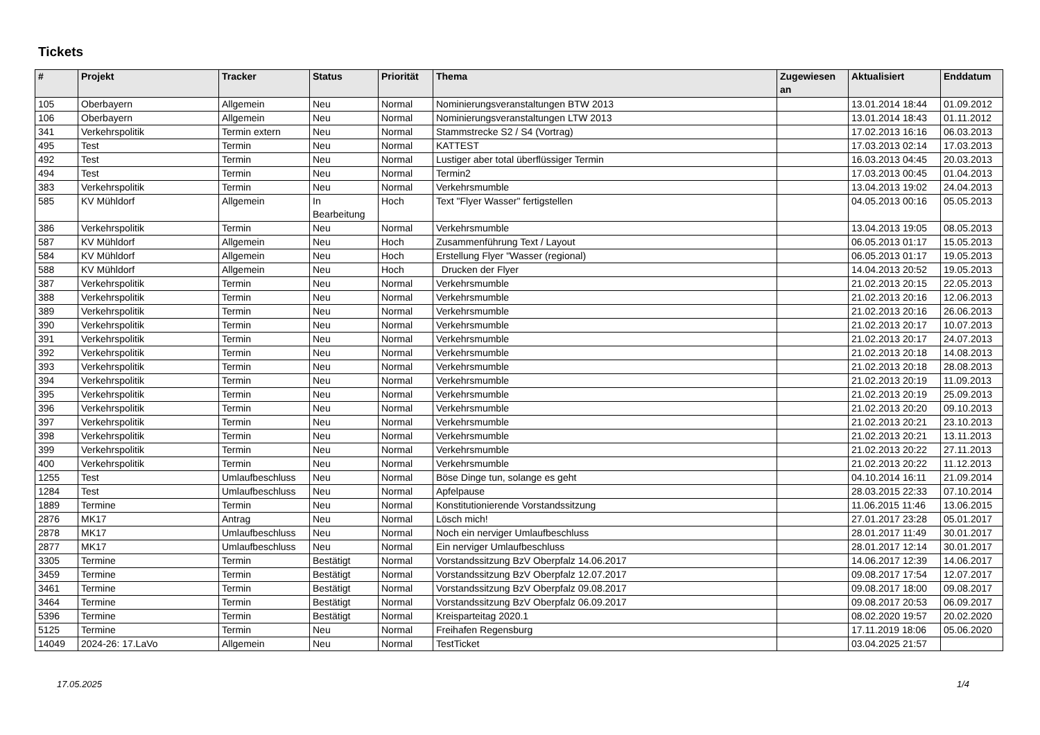Tickets
| # | Projekt | Tracker | Status | Priorität | Thema | Zugewiesen an | Aktualisiert | Enddatum |
| --- | --- | --- | --- | --- | --- | --- | --- | --- |
| 105 | Oberbayern | Allgemein | Neu | Normal | Nominierungsveranstaltungen BTW 2013 | | 13.01.2014 18:44 | 01.09.2012 |
| 106 | Oberbayern | Allgemein | Neu | Normal | Nominierungsveranstaltungen LTW 2013 | | 13.01.2014 18:43 | 01.11.2012 |
| 341 | Verkehrspolitik | Termin extern | Neu | Normal | Stammstrecke S2 / S4 (Vortrag) | | 17.02.2013 16:16 | 06.03.2013 |
| 495 | Test | Termin | Neu | Normal | KATTEST | | 17.03.2013 02:14 | 17.03.2013 |
| 492 | Test | Termin | Neu | Normal | Lustiger aber total überflüssiger Termin | | 16.03.2013 04:45 | 20.03.2013 |
| 494 | Test | Termin | Neu | Normal | Termin2 | | 17.03.2013 00:45 | 01.04.2013 |
| 383 | Verkehrspolitik | Termin | Neu | Normal | Verkehrsmumble | | 13.04.2013 19:02 | 24.04.2013 |
| 585 | KV Mühldorf | Allgemein | In Bearbeitung | Hoch | Text "Flyer Wasser" fertigstellen | | 04.05.2013 00:16 | 05.05.2013 |
| 386 | Verkehrspolitik | Termin | Neu | Normal | Verkehrsmumble | | 13.04.2013 19:05 | 08.05.2013 |
| 587 | KV Mühldorf | Allgemein | Neu | Hoch | Zusammenführung Text / Layout | | 06.05.2013 01:17 | 15.05.2013 |
| 584 | KV Mühldorf | Allgemein | Neu | Hoch | Erstellung Flyer "Wasser (regional) | | 06.05.2013 01:17 | 19.05.2013 |
| 588 | KV Mühldorf | Allgemein | Neu | Hoch | Drucken der Flyer | | 14.04.2013 20:52 | 19.05.2013 |
| 387 | Verkehrspolitik | Termin | Neu | Normal | Verkehrsmumble | | 21.02.2013 20:15 | 22.05.2013 |
| 388 | Verkehrspolitik | Termin | Neu | Normal | Verkehrsmumble | | 21.02.2013 20:16 | 12.06.2013 |
| 389 | Verkehrspolitik | Termin | Neu | Normal | Verkehrsmumble | | 21.02.2013 20:16 | 26.06.2013 |
| 390 | Verkehrspolitik | Termin | Neu | Normal | Verkehrsmumble | | 21.02.2013 20:17 | 10.07.2013 |
| 391 | Verkehrspolitik | Termin | Neu | Normal | Verkehrsmumble | | 21.02.2013 20:17 | 24.07.2013 |
| 392 | Verkehrspolitik | Termin | Neu | Normal | Verkehrsmumble | | 21.02.2013 20:18 | 14.08.2013 |
| 393 | Verkehrspolitik | Termin | Neu | Normal | Verkehrsmumble | | 21.02.2013 20:18 | 28.08.2013 |
| 394 | Verkehrspolitik | Termin | Neu | Normal | Verkehrsmumble | | 21.02.2013 20:19 | 11.09.2013 |
| 395 | Verkehrspolitik | Termin | Neu | Normal | Verkehrsmumble | | 21.02.2013 20:19 | 25.09.2013 |
| 396 | Verkehrspolitik | Termin | Neu | Normal | Verkehrsmumble | | 21.02.2013 20:20 | 09.10.2013 |
| 397 | Verkehrspolitik | Termin | Neu | Normal | Verkehrsmumble | | 21.02.2013 20:21 | 23.10.2013 |
| 398 | Verkehrspolitik | Termin | Neu | Normal | Verkehrsmumble | | 21.02.2013 20:21 | 13.11.2013 |
| 399 | Verkehrspolitik | Termin | Neu | Normal | Verkehrsmumble | | 21.02.2013 20:22 | 27.11.2013 |
| 400 | Verkehrspolitik | Termin | Neu | Normal | Verkehrsmumble | | 21.02.2013 20:22 | 11.12.2013 |
| 1255 | Test | Umlaufbeschluss | Neu | Normal | Böse Dinge tun, solange es geht | | 04.10.2014 16:11 | 21.09.2014 |
| 1284 | Test | Umlaufbeschluss | Neu | Normal | Apfelpause | | 28.03.2015 22:33 | 07.10.2014 |
| 1889 | Termine | Termin | Neu | Normal | Konstitutionierende Vorstandssitzung | | 11.06.2015 11:46 | 13.06.2015 |
| 2876 | MK17 | Antrag | Neu | Normal | Lösch mich! | | 27.01.2017 23:28 | 05.01.2017 |
| 2878 | MK17 | Umlaufbeschluss | Neu | Normal | Noch ein nerviger Umlaufbeschluss | | 28.01.2017 11:49 | 30.01.2017 |
| 2877 | MK17 | Umlaufbeschluss | Neu | Normal | Ein nerviger Umlaufbeschluss | | 28.01.2017 12:14 | 30.01.2017 |
| 3305 | Termine | Termin | Bestätigt | Normal | Vorstandssitzung BzV Oberpfalz 14.06.2017 | | 14.06.2017 12:39 | 14.06.2017 |
| 3459 | Termine | Termin | Bestätigt | Normal | Vorstandssitzung BzV Oberpfalz 12.07.2017 | | 09.08.2017 17:54 | 12.07.2017 |
| 3461 | Termine | Termin | Bestätigt | Normal | Vorstandssitzung BzV Oberpfalz 09.08.2017 | | 09.08.2017 18:00 | 09.08.2017 |
| 3464 | Termine | Termin | Bestätigt | Normal | Vorstandssitzung BzV Oberpfalz 06.09.2017 | | 09.08.2017 20:53 | 06.09.2017 |
| 5396 | Termine | Termin | Bestätigt | Normal | Kreisparteitag 2020.1 | | 08.02.2020 19:57 | 20.02.2020 |
| 5125 | Termine | Termin | Neu | Normal | Freihafen Regensburg | | 17.11.2019 18:06 | 05.06.2020 |
| 14049 | 2024-26: 17.LaVo | Allgemein | Neu | Normal | TestTicket | | 03.04.2025 21:57 | |
17.05.2025 1/4